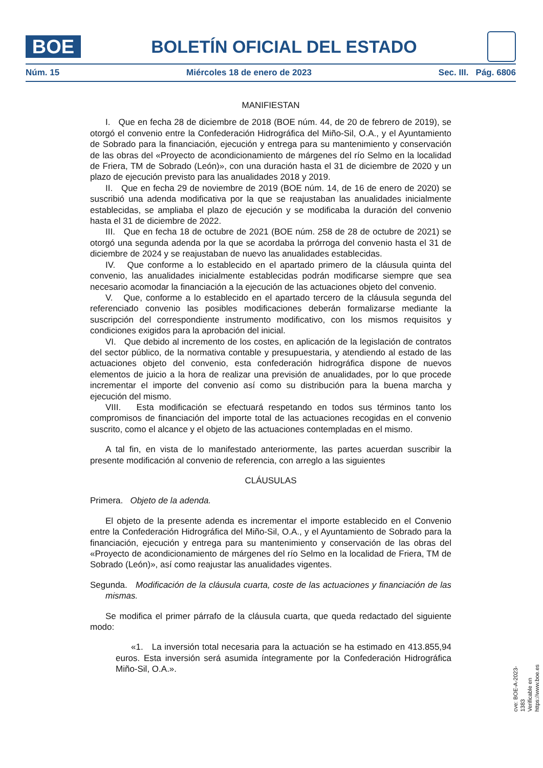BOE
BOLETÍN OFICIAL DEL ESTADO
Núm. 15 Miércoles 18 de enero de 2023 Sec. III. Pág. 6806
MANIFIESTAN
I. Que en fecha 28 de diciembre de 2018 (BOE núm. 44, de 20 de febrero de 2019), se otorgó el convenio entre la Confederación Hidrográfica del Miño-Sil, O.A., y el Ayuntamiento de Sobrado para la financiación, ejecución y entrega para su mantenimiento y conservación de las obras del «Proyecto de acondicionamiento de márgenes del río Selmo en la localidad de Friera, TM de Sobrado (León)», con una duración hasta el 31 de diciembre de 2020 y un plazo de ejecución previsto para las anualidades 2018 y 2019.
II. Que en fecha 29 de noviembre de 2019 (BOE núm. 14, de 16 de enero de 2020) se suscribió una adenda modificativa por la que se reajustaban las anualidades inicialmente establecidas, se ampliaba el plazo de ejecución y se modificaba la duración del convenio hasta el 31 de diciembre de 2022.
III. Que en fecha 18 de octubre de 2021 (BOE núm. 258 de 28 de octubre de 2021) se otorgó una segunda adenda por la que se acordaba la prórroga del convenio hasta el 31 de diciembre de 2024 y se reajustaban de nuevo las anualidades establecidas.
IV. Que conforme a lo establecido en el apartado primero de la cláusula quinta del convenio, las anualidades inicialmente establecidas podrán modificarse siempre que sea necesario acomodar la financiación a la ejecución de las actuaciones objeto del convenio.
V. Que, conforme a lo establecido en el apartado tercero de la cláusula segunda del referenciado convenio las posibles modificaciones deberán formalizarse mediante la suscripción del correspondiente instrumento modificativo, con los mismos requisitos y condiciones exigidos para la aprobación del inicial.
VI. Que debido al incremento de los costes, en aplicación de la legislación de contratos del sector público, de la normativa contable y presupuestaria, y atendiendo al estado de las actuaciones objeto del convenio, esta confederación hidrográfica dispone de nuevos elementos de juicio a la hora de realizar una previsión de anualidades, por lo que procede incrementar el importe del convenio así como su distribución para la buena marcha y ejecución del mismo.
VIII. Esta modificación se efectuará respetando en todos sus términos tanto los compromisos de financiación del importe total de las actuaciones recogidas en el convenio suscrito, como el alcance y el objeto de las actuaciones contempladas en el mismo.
A tal fin, en vista de lo manifestado anteriormente, las partes acuerdan suscribir la presente modificación al convenio de referencia, con arreglo a las siguientes
CLÁUSULAS
Primera. Objeto de la adenda.
El objeto de la presente adenda es incrementar el importe establecido en el Convenio entre la Confederación Hidrográfica del Miño-Sil, O.A., y el Ayuntamiento de Sobrado para la financiación, ejecución y entrega para su mantenimiento y conservación de las obras del «Proyecto de acondicionamiento de márgenes del río Selmo en la localidad de Friera, TM de Sobrado (León)», así como reajustar las anualidades vigentes.
Segunda. Modificación de la cláusula cuarta, coste de las actuaciones y financiación de las mismas.
Se modifica el primer párrafo de la cláusula cuarta, que queda redactado del siguiente modo:
«1. La inversión total necesaria para la actuación se ha estimado en 413.855,94 euros. Esta inversión será asumida íntegramente por la Confederación Hidrográfica Miño-Sil, O.A.».
cve: BOE-A-2023-1383
Verificable en https://www.boe.es